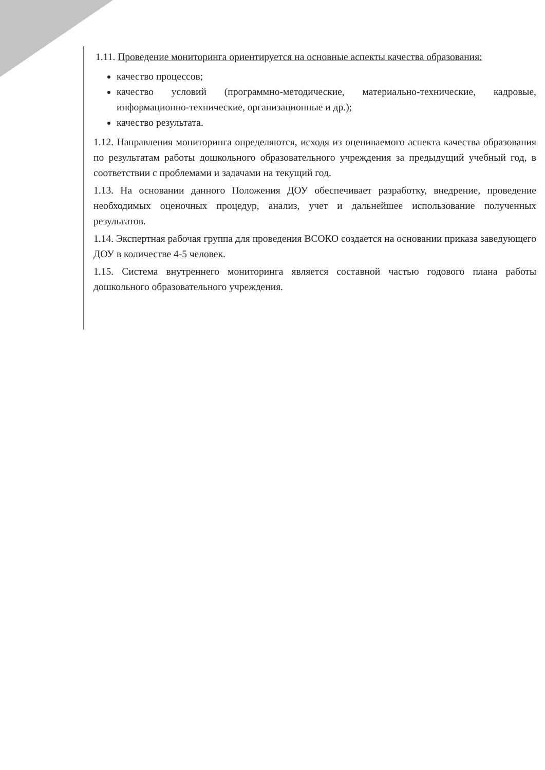1.11. Проведение мониторинга ориентируется на основные аспекты качества образования:
качество процессов;
качество условий (программно-методические, материально-технические, кадровые, информационно-технические, организационные и др.);
качество результата.
1.12. Направления мониторинга определяются, исходя из оцениваемого аспекта качества образования по результатам работы дошкольного образовательного учреждения за предыдущий учебный год, в соответствии с проблемами и задачами на текущий год.
1.13. На основании данного Положения ДОУ обеспечивает разработку, внедрение, проведение необходимых оценочных процедур, анализ, учет и дальнейшее использование полученных результатов.
1.14. Экспертная рабочая группа для проведения ВСОКО создается на основании приказа заведующего ДОУ в количестве 4-5 человек.
1.15. Система внутреннего мониторинга является составной частью годового плана работы дошкольного образовательного учреждения.